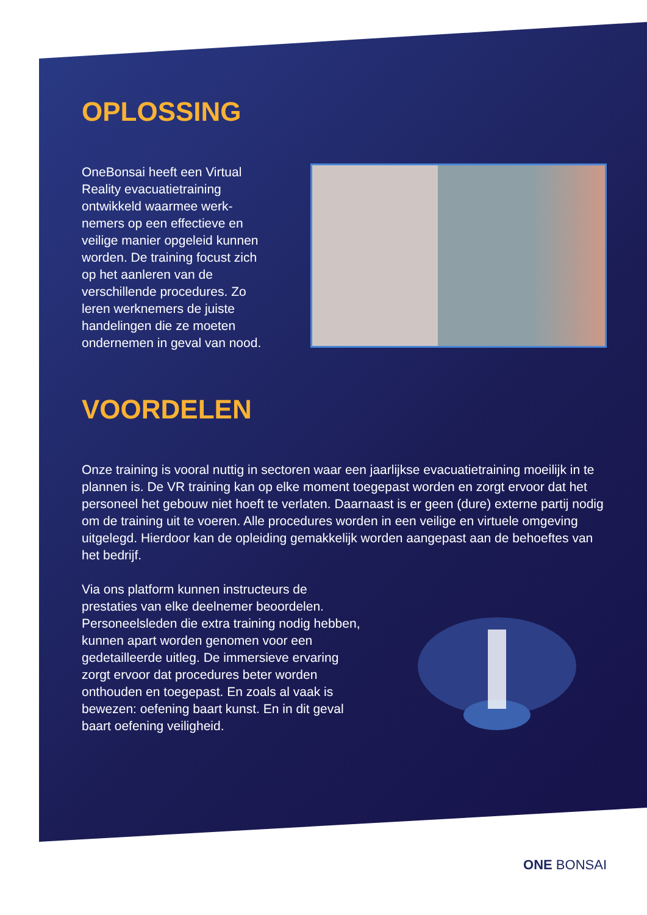OPLOSSING
OneBonsai heeft een Virtual Reality evacuatietraining ontwikkeld waarmee werk-nemers op een effectieve en veilige manier opgeleid kunnen worden. De training focust zich op het aanleren van de verschillende procedures. Zo leren werknemers de juiste handelingen die ze moeten ondernemen in geval van nood.
VOORDELEN
Onze training is vooral nuttig in sectoren waar een jaarlijkse evacuatietraining moeilijk in te plannen is. De VR training kan op elke moment toegepast worden en zorgt ervoor dat het personeel het gebouw niet hoeft te verlaten. Daarnaast is er geen (dure) externe partij nodig om de training uit te voeren. Alle procedures worden in een veilige en virtuele omgeving uitgelegd. Hierdoor kan de opleiding gemakkelijk worden aangepast aan de behoeftes van het bedrijf.
Via ons platform kunnen instructeurs de prestaties van elke deelnemer beoordelen. Personeelsleden die extra training nodig hebben, kunnen apart worden genomen voor een gedetailleerde uitleg. De immersieve ervaring zorgt ervoor dat procedures beter worden onthouden en toegepast. En zoals al vaak is bewezen: oefening baart kunst. En in dit geval baart oefening veiligheid.
ONE BONSAI